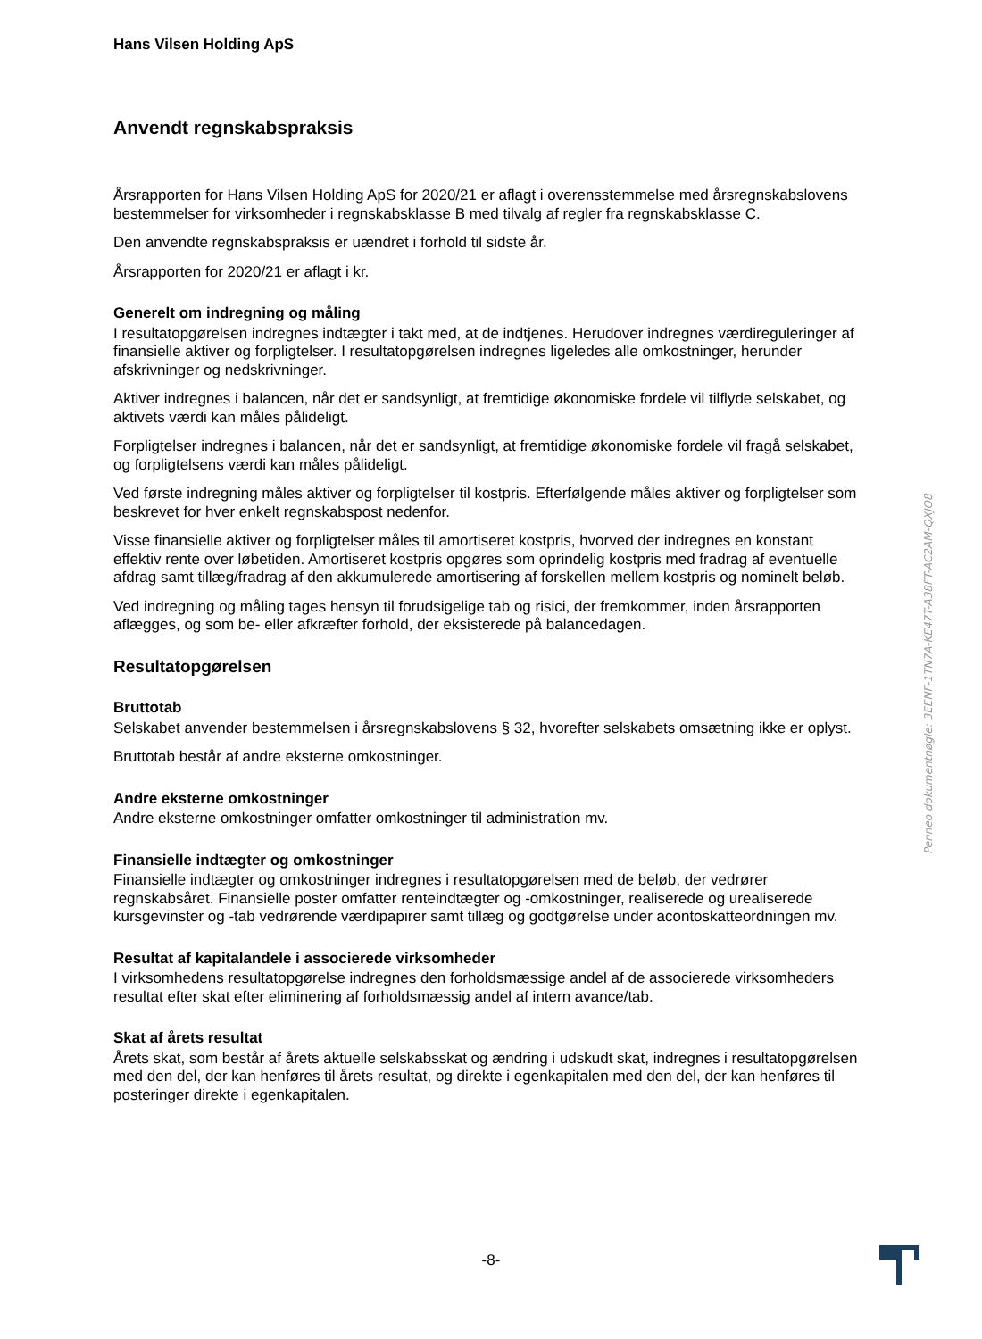Hans Vilsen Holding ApS
Anvendt regnskabspraksis
Årsrapporten for Hans Vilsen Holding ApS for 2020/21 er aflagt i overensstemmelse med årsregnskabslovens bestemmelser for virksomheder i regnskabsklasse B med tilvalg af regler fra regnskabsklasse C.
Den anvendte regnskabspraksis er uændret i forhold til sidste år.
Årsrapporten for 2020/21 er aflagt i kr.
Generelt om indregning og måling
I resultatopgørelsen indregnes indtægter i takt med, at de indtjenes. Herudover indregnes værdireguleringer af finansielle aktiver og forpligtelser. I resultatopgørelsen indregnes ligeledes alle omkostninger, herunder afskrivninger og nedskrivninger.
Aktiver indregnes i balancen, når det er sandsynligt, at fremtidige økonomiske fordele vil tilflyde selskabet, og aktivets værdi kan måles pålideligt.
Forpligtelser indregnes i balancen, når det er sandsynligt, at fremtidige økonomiske fordele vil fragå selskabet, og forpligtelsens værdi kan måles pålideligt.
Ved første indregning måles aktiver og forpligtelser til kostpris. Efterfølgende måles aktiver og forpligtelser som beskrevet for hver enkelt regnskabspost nedenfor.
Visse finansielle aktiver og forpligtelser måles til amortiseret kostpris, hvorved der indregnes en konstant effektiv rente over løbetiden. Amortiseret kostpris opgøres som oprindelig kostpris med fradrag af eventuelle afdrag samt tillæg/fradrag af den akkumulerede amortisering af forskellen mellem kostpris og nominelt beløb.
Ved indregning og måling tages hensyn til forudsigelige tab og risici, der fremkommer, inden årsrapporten aflægges, og som be- eller afkræfter forhold, der eksisterede på balancedagen.
Resultatopgørelsen
Bruttotab
Selskabet anvender bestemmelsen i årsregnskabslovens § 32, hvorefter selskabets omsætning ikke er oplyst.
Bruttotab består af andre eksterne omkostninger.
Andre eksterne omkostninger
Andre eksterne omkostninger omfatter omkostninger til administration mv.
Finansielle indtægter og omkostninger
Finansielle indtægter og omkostninger indregnes i resultatopgørelsen med de beløb, der vedrører regnskabsåret. Finansielle poster omfatter renteindtægter og -omkostninger, realiserede og urealiserede kursgevinster og -tab vedrørende værdipapirer samt tillæg og godtgørelse under acontoskatteordningen mv.
Resultat af kapitalandele i associerede virksomheder
I virksomhedens resultatopgørelse indregnes den forholdsmæssige andel af de associerede virksomheders resultat efter skat efter eliminering af forholdsmæssig andel af intern avance/tab.
Skat af årets resultat
Årets skat, som består af årets aktuelle selskabsskat og ændring i udskudt skat, indregnes i resultatopgørelsen med den del, der kan henføres til årets resultat, og direkte i egenkapitalen med den del, der kan henføres til posteringer direkte i egenkapitalen.
Penneo dokumentnøgle: 3EENF-1TN7A-KE47T-A38FT-AC2AM-QXJO8
-8-